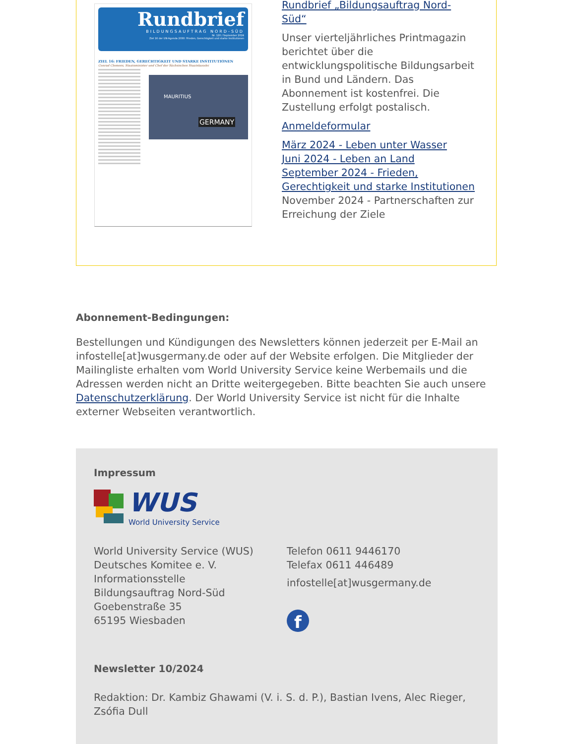Rundbrief
BILDUNGSAUFTRAG NORD-SÜD
Nr. 120 / September 2024
Ziel 16 der UN-Agenda 2030: Frieden, Gerechtigkeit und starke Institutionen
ZIEL 16: FRIEDEN, GERECHTIGKEIT UND STARKE INSTITUTIONEN
Conrad Clemens, Staatsminister und Chef der Sächsischen Staatskanzlei
MAURITIUS
GERMANY
Rundbrief „Bildungsauftrag Nord-Süd“
Unser vierteljährliches Printmagazin berichtet über die entwicklungspolitische Bildungsarbeit in Bund und Ländern. Das Abonnement ist kostenfrei. Die Zustellung erfolgt postalisch.
Anmeldeformular
März 2024 - Leben unter Wasser
Juni 2024 - Leben an Land
September 2024 - Frieden, Gerechtigkeit und starke Institutionen
November 2024 - Partnerschaften zur Erreichung der Ziele
Abonnement-Bedingungen:
Bestellungen und Kündigungen des Newsletters können jederzeit per E-Mail an infostelle[at]wusgermany.de oder auf der Website erfolgen. Die Mitglieder der Mailingliste erhalten vom World University Service keine Werbemails und die Adressen werden nicht an Dritte weitergegeben. Bitte beachten Sie auch unsere Datenschutzerklärung. Der World University Service ist nicht für die Inhalte externer Webseiten verantwortlich.
Impressum
WUS
World University Service
World University Service (WUS)
Deutsches Komitee e. V.
Informationsstelle
Bildungsauftrag Nord-Süd
Goebenstraße 35
65195 Wiesbaden
Telefon 0611 9446170
Telefax 0611 446489
infostelle[at]wusgermany.de
f
Newsletter 10/2024
Redaktion: Dr. Kambiz Ghawami (V. i. S. d. P.), Bastian Ivens, Alec Rieger, Zsófia Dull